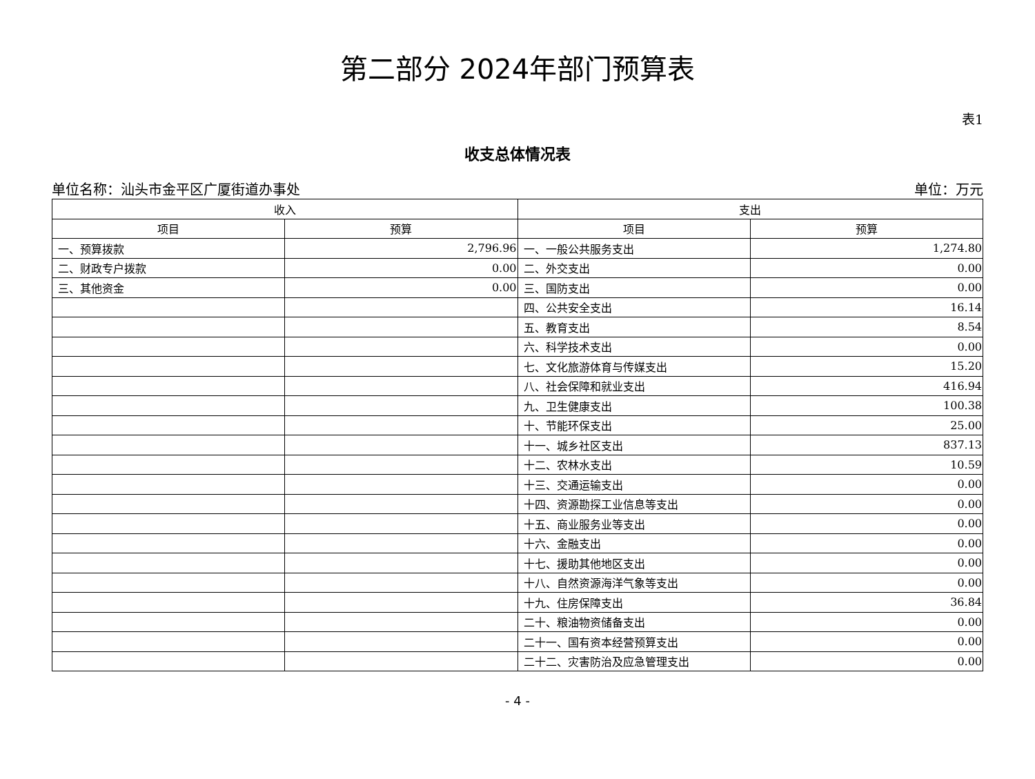第二部分 2024年部门预算表
表1
收支总体情况表
单位名称：汕头市金平区广厦街道办事处 单位：万元
| 收入 | | 支出 | |
| --- | --- | --- | --- |
| 项目 | 预算 | 项目 | 预算 |
| 一、预算拨款 | 2,796.96 | 一、一般公共服务支出 | 1,274.80 |
| 二、财政专户拨款 | 0.00 | 二、外交支出 | 0.00 |
| 三、其他资金 | 0.00 | 三、国防支出 | 0.00 |
| | | 四、公共安全支出 | 16.14 |
| | | 五、教育支出 | 8.54 |
| | | 六、科学技术支出 | 0.00 |
| | | 七、文化旅游体育与传媒支出 | 15.20 |
| | | 八、社会保障和就业支出 | 416.94 |
| | | 九、卫生健康支出 | 100.38 |
| | | 十、节能环保支出 | 25.00 |
| | | 十一、城乡社区支出 | 837.13 |
| | | 十二、农林水支出 | 10.59 |
| | | 十三、交通运输支出 | 0.00 |
| | | 十四、资源勘探工业信息等支出 | 0.00 |
| | | 十五、商业服务业等支出 | 0.00 |
| | | 十六、金融支出 | 0.00 |
| | | 十七、援助其他地区支出 | 0.00 |
| | | 十八、自然资源海洋气象等支出 | 0.00 |
| | | 十九、住房保障支出 | 36.84 |
| | | 二十、粮油物资储备支出 | 0.00 |
| | | 二十一、国有资本经营预算支出 | 0.00 |
| | | 二十二、灾害防治及应急管理支出 | 0.00 |
- 4 -